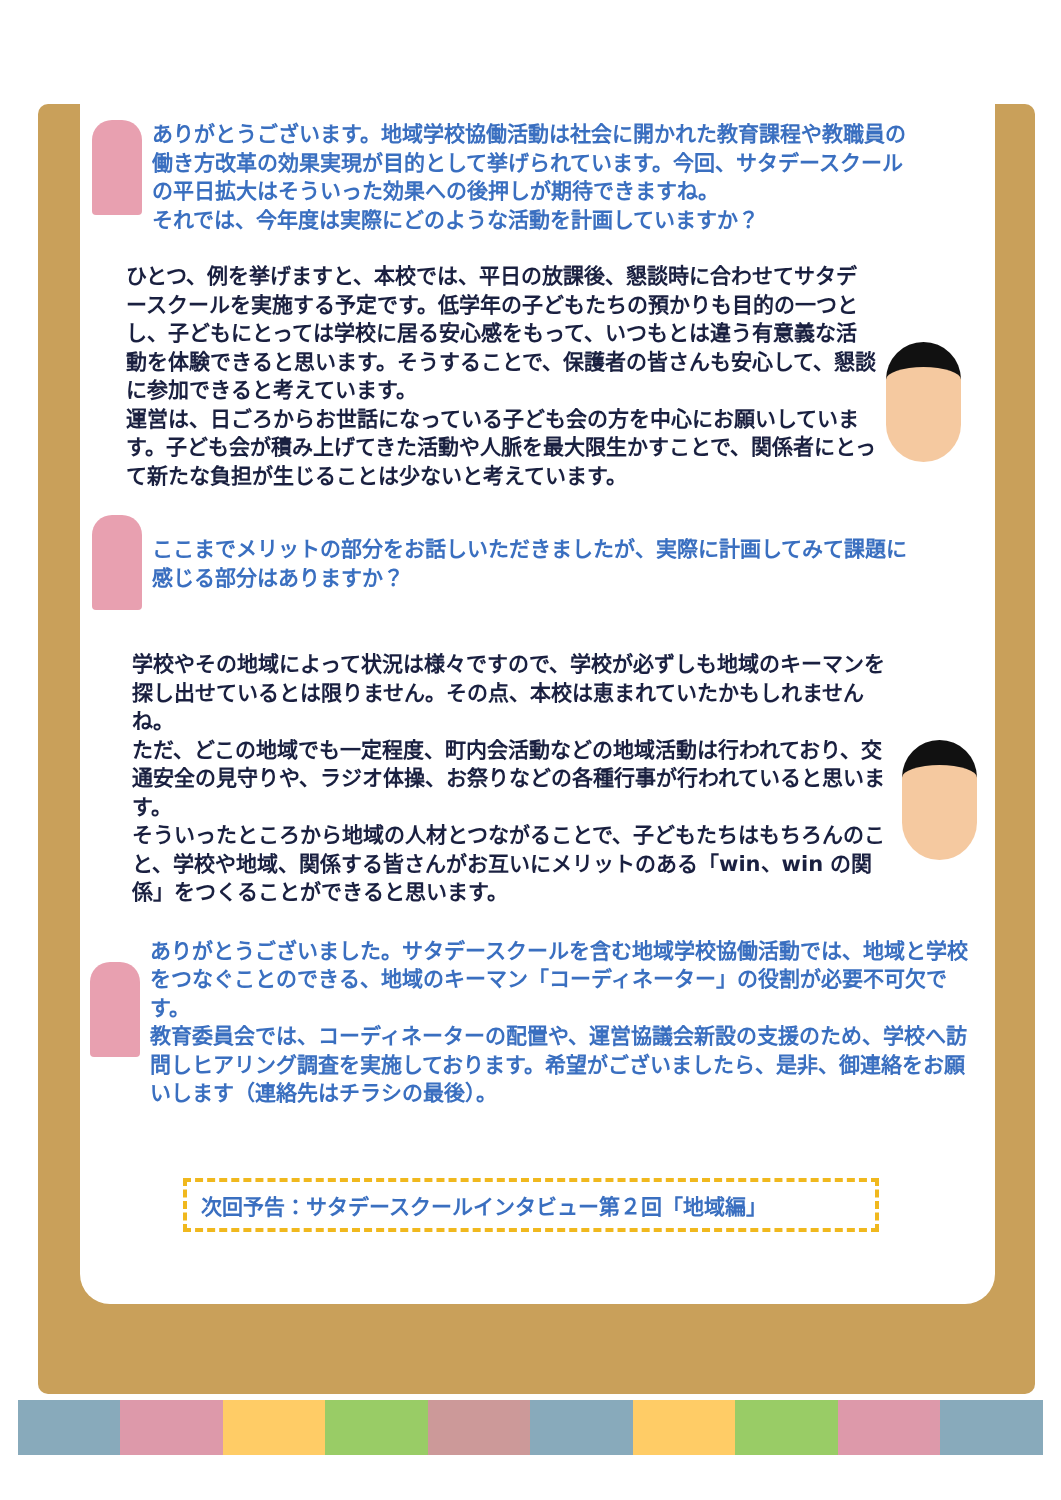ありがとうございます。地域学校協働活動は社会に開かれた教育課程や教職員の働き方改革の効果実現が目的として挙げられています。今回、サタデースクールの平日拡大はそういった効果への後押しが期待できますね。
それでは、今年度は実際にどのような活動を計画していますか？
ひとつ、例を挙げますと、本校では、平日の放課後、懇談時に合わせてサタデースクールを実施する予定です。低学年の子どもたちの預かりも目的の一つとし、子どもにとっては学校に居る安心感をもって、いつもとは違う有意義な活動を体験できると思います。そうすることで、保護者の皆さんも安心して、懇談に参加できると考えています。
運営は、日ごろからお世話になっている子ども会の方を中心にお願いしています。子ども会が積み上げてきた活動や人脈を最大限生かすことで、関係者にとって新たな負担が生じることは少ないと考えています。
ここまでメリットの部分をお話しいただきましたが、実際に計画してみて課題に感じる部分はありますか？
学校やその地域によって状況は様々ですので、学校が必ずしも地域のキーマンを探し出せているとは限りません。その点、本校は恵まれていたかもしれませんね。
ただ、どこの地域でも一定程度、町内会活動などの地域活動は行われており、交通安全の見守りや、ラジオ体操、お祭りなどの各種行事が行われていると思います。
そういったところから地域の人材とつながることで、子どもたちはもちろんのこと、学校や地域、関係する皆さんがお互いにメリットのある「win、win の関係」をつくることができると思います。
ありがとうございました。サタデースクールを含む地域学校協働活動では、地域と学校をつなぐことのできる、地域のキーマン「コーディネーター」の役割が必要不可欠です。
教育委員会では、コーディネーターの配置や、運営協議会新設の支援のため、学校へ訪問しヒアリング調査を実施しております。希望がございましたら、是非、御連絡をお願いします（連絡先はチラシの最後）。
次回予告：サタデースクールインタビュー第２回「地域編」